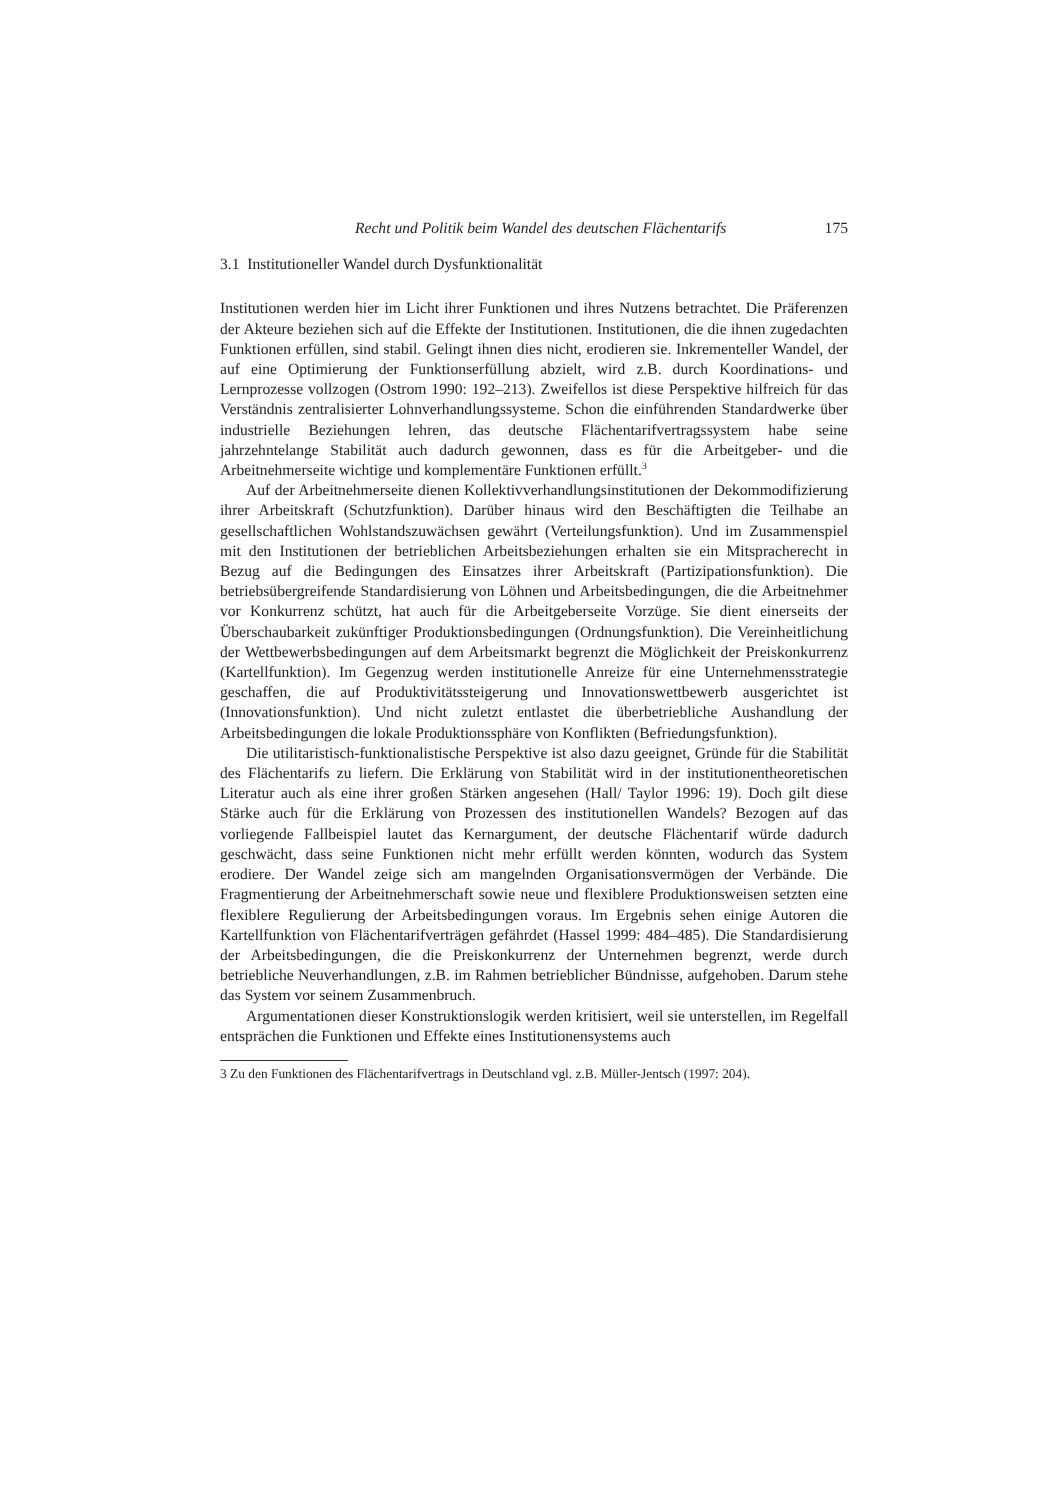Recht und Politik beim Wandel des deutschen Flächentarifs 175
3.1 Institutioneller Wandel durch Dysfunktionalität
Institutionen werden hier im Licht ihrer Funktionen und ihres Nutzens betrachtet. Die Präferenzen der Akteure beziehen sich auf die Effekte der Institutionen. Institutionen, die die ihnen zugedachten Funktionen erfüllen, sind stabil. Gelingt ihnen dies nicht, erodieren sie. Inkrementeller Wandel, der auf eine Optimierung der Funktionserfüllung abzielt, wird z.B. durch Koordinations- und Lernprozesse vollzogen (Ostrom 1990: 192–213). Zweifellos ist diese Perspektive hilfreich für das Verständnis zentralisierter Lohnverhandlungssysteme. Schon die einführenden Standardwerke über industrielle Beziehungen lehren, das deutsche Flächentarifvertragssystem habe seine jahrzehntelange Stabilität auch dadurch gewonnen, dass es für die Arbeitgeber- und die Arbeitnehmerseite wichtige und komplementäre Funktionen erfüllt.<sup>3</sup>
Auf der Arbeitnehmerseite dienen Kollektivverhandlungsinstitutionen der Dekommodifizierung ihrer Arbeitskraft (Schutzfunktion). Darüber hinaus wird den Beschäftigten die Teilhabe an gesellschaftlichen Wohlstandszuwächsen gewährt (Verteilungsfunktion). Und im Zusammenspiel mit den Institutionen der betrieblichen Arbeitsbeziehungen erhalten sie ein Mitspracherecht in Bezug auf die Bedingungen des Einsatzes ihrer Arbeitskraft (Partizipationsfunktion). Die betriebsübergreifende Standardisierung von Löhnen und Arbeitsbedingungen, die die Arbeitnehmer vor Konkurrenz schützt, hat auch für die Arbeitgeberseite Vorzüge. Sie dient einerseits der Überschaubarkeit zukünftiger Produktionsbedingungen (Ordnungsfunktion). Die Vereinheitlichung der Wettbewerbsbedingungen auf dem Arbeitsmarkt begrenzt die Möglichkeit der Preiskonkurrenz (Kartellfunktion). Im Gegenzug werden institutionelle Anreize für eine Unternehmensstrategie geschaffen, die auf Produktivitätssteigerung und Innovationswettbewerb ausgerichtet ist (Innovationsfunktion). Und nicht zuletzt entlastet die überbetriebliche Aushandlung der Arbeitsbedingungen die lokale Produktionssphäre von Konflikten (Befriedungsfunktion).
Die utilitaristisch-funktionalistische Perspektive ist also dazu geeignet, Gründe für die Stabilität des Flächentarifs zu liefern. Die Erklärung von Stabilität wird in der institutionentheoretischen Literatur auch als eine ihrer großen Stärken angesehen (Hall/ Taylor 1996: 19). Doch gilt diese Stärke auch für die Erklärung von Prozessen des institutionellen Wandels? Bezogen auf das vorliegende Fallbeispiel lautet das Kernargument, der deutsche Flächentarif würde dadurch geschwächt, dass seine Funktionen nicht mehr erfüllt werden könnten, wodurch das System erodiere. Der Wandel zeige sich am mangelnden Organisationsvermögen der Verbände. Die Fragmentierung der Arbeitnehmerschaft sowie neue und flexiblere Produktionsweisen setzten eine flexiblere Regulierung der Arbeitsbedingungen voraus. Im Ergebnis sehen einige Autoren die Kartellfunktion von Flächentarifverträgen gefährdet (Hassel 1999: 484–485). Die Standardisierung der Arbeitsbedingungen, die die Preiskonkurrenz der Unternehmen begrenzt, werde durch betriebliche Neuverhandlungen, z.B. im Rahmen betrieblicher Bündnisse, aufgehoben. Darum stehe das System vor seinem Zusammenbruch.
Argumentationen dieser Konstruktionslogik werden kritisiert, weil sie unterstellen, im Regelfall entsprächen die Funktionen und Effekte eines Institutionensystems auch
3 Zu den Funktionen des Flächentarifvertrags in Deutschland vgl. z.B. Müller-Jentsch (1997: 204).